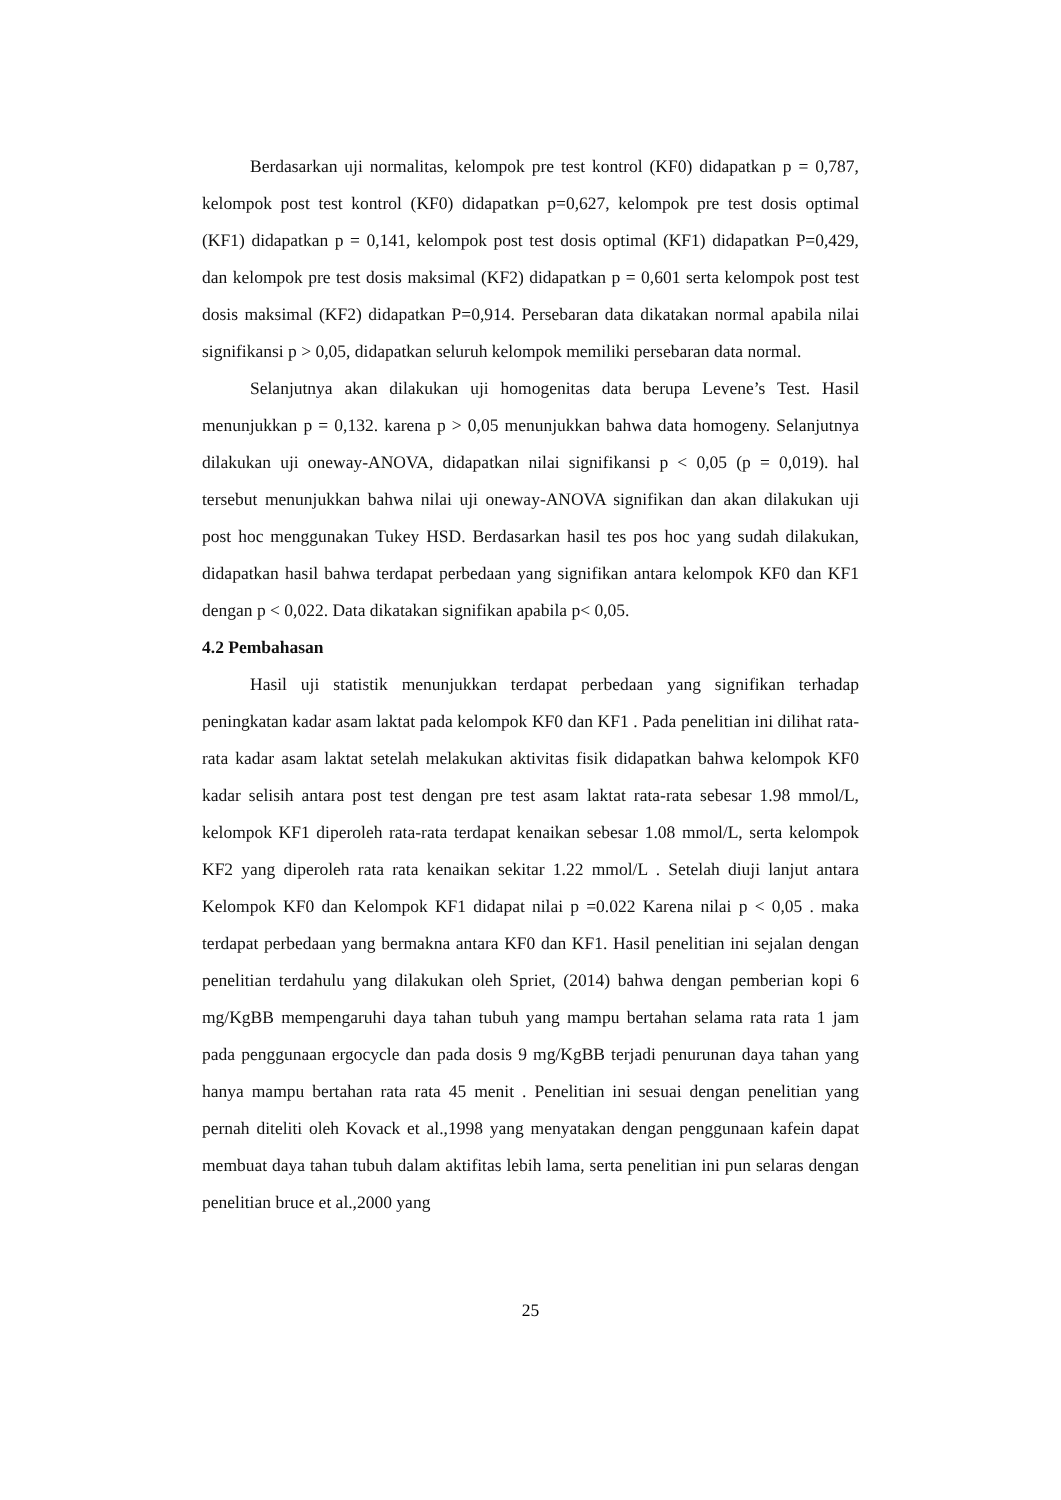Berdasarkan uji normalitas, kelompok pre test kontrol (KF0) didapatkan p = 0,787, kelompok post test kontrol (KF0) didapatkan p=0,627, kelompok pre test dosis optimal (KF1) didapatkan p = 0,141, kelompok post test dosis optimal (KF1) didapatkan P=0,429, dan kelompok pre test dosis maksimal (KF2) didapatkan p = 0,601 serta kelompok post test dosis maksimal (KF2) didapatkan P=0,914. Persebaran data dikatakan normal apabila nilai signifikansi p > 0,05, didapatkan seluruh kelompok memiliki persebaran data normal.
Selanjutnya akan dilakukan uji homogenitas data berupa Levene’s Test. Hasil menunjukkan p = 0,132. karena p > 0,05 menunjukkan bahwa data homogeny. Selanjutnya dilakukan uji oneway-ANOVA, didapatkan nilai signifikansi p < 0,05 (p = 0,019). hal tersebut menunjukkan bahwa nilai uji oneway-ANOVA signifikan dan akan dilakukan uji post hoc menggunakan Tukey HSD. Berdasarkan hasil tes pos hoc yang sudah dilakukan, didapatkan hasil bahwa terdapat perbedaan yang signifikan antara kelompok KF0 dan KF1 dengan p < 0,022. Data dikatakan signifikan apabila p< 0,05.
4.2 Pembahasan
Hasil uji statistik menunjukkan terdapat perbedaan yang signifikan terhadap peningkatan kadar asam laktat pada kelompok KF0 dan KF1 . Pada penelitian ini dilihat rata-rata kadar asam laktat setelah melakukan aktivitas fisik didapatkan bahwa kelompok KF0 kadar selisih antara post test dengan pre test asam laktat rata-rata sebesar 1.98 mmol/L, kelompok KF1 diperoleh rata-rata terdapat kenaikan sebesar 1.08 mmol/L, serta kelompok KF2 yang diperoleh rata rata kenaikan sekitar 1.22 mmol/L . Setelah diuji lanjut antara Kelompok KF0 dan Kelompok KF1 didapat nilai p =0.022 Karena nilai p < 0,05 . maka terdapat perbedaan yang bermakna antara KF0 dan KF1. Hasil penelitian ini sejalan dengan penelitian terdahulu yang dilakukan oleh Spriet, (2014) bahwa dengan pemberian kopi 6 mg/KgBB mempengaruhi daya tahan tubuh yang mampu bertahan selama rata rata 1 jam pada penggunaan ergocycle dan pada dosis 9 mg/KgBB terjadi penurunan daya tahan yang hanya mampu bertahan rata rata 45 menit . Penelitian ini sesuai dengan penelitian yang pernah diteliti oleh Kovack et al.,1998 yang menyatakan dengan penggunaan kafein dapat membuat daya tahan tubuh dalam aktifitas lebih lama, serta penelitian ini pun selaras dengan penelitian bruce et al.,2000 yang
25